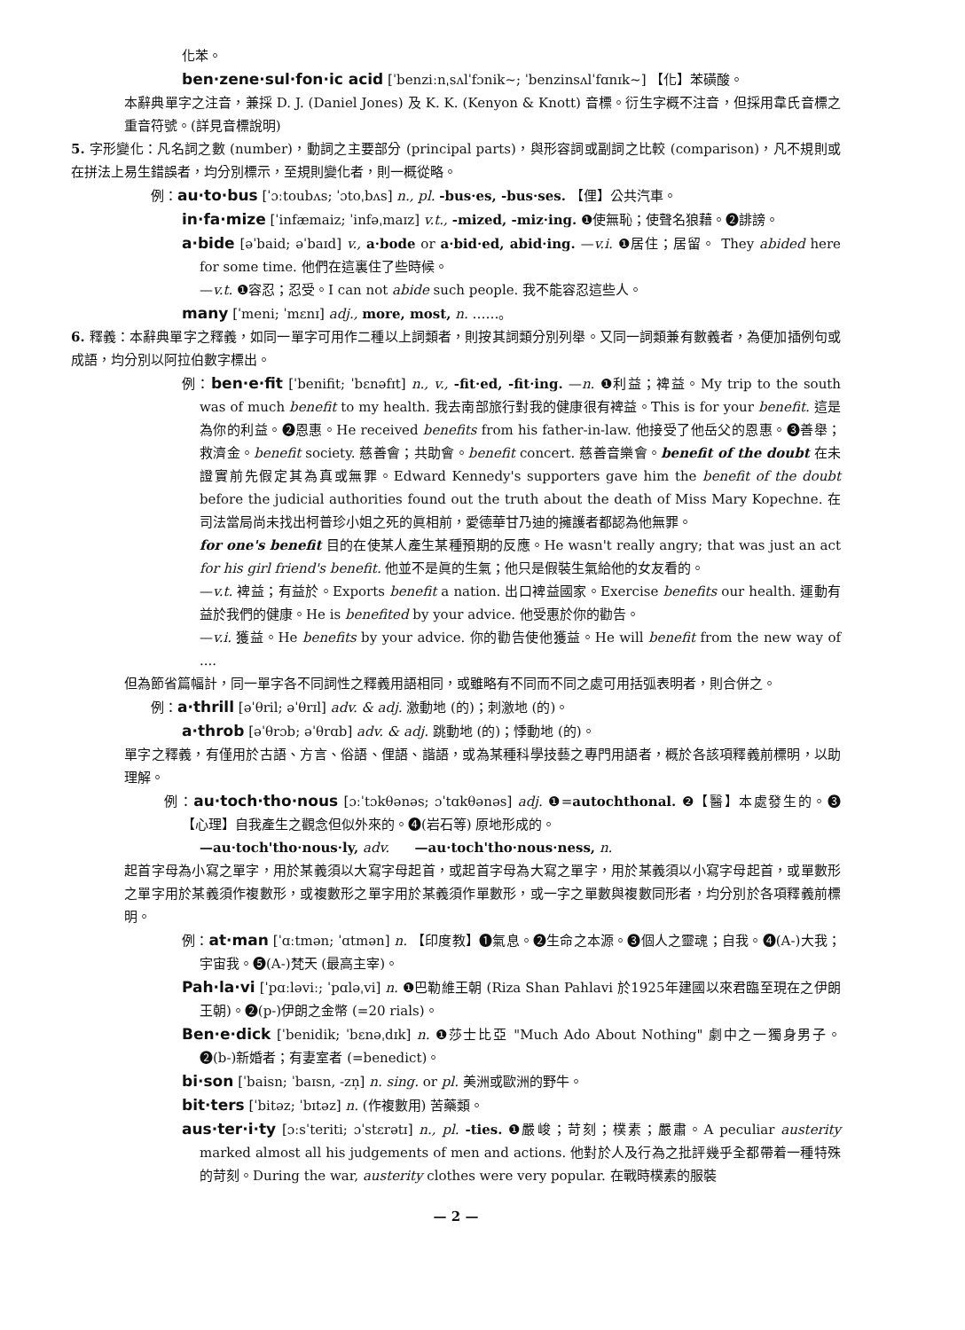化苯。
ben·zene·sul·fon·ic acid [ˈbenziːnˌsʌlˈfɔnik~; ˈbenzinsʌlˈfɑnɪk~] 【化】苯磺酸。
本辭典單字之注音，兼採 D. J. (Daniel Jones) 及 K. K. (Kenyon & Knott) 音標。衍生字概不注音，但採用韋氏音標之重音符號。(詳見音標說明)
5. 字形變化：凡名詞之數 (number)，動詞之主要部分 (principal parts)，與形容詞或副詞之比較 (comparison)，凡不規則或在拼法上易生錯誤者，均分別標示，至規則變化者，則一概從略。
例：au·to·bus [ˈɔːtoubʌs; ˈɔtoˌbʌs] n., pl. -bus·es, -bus·ses. 【俚】公共汽車。
in·fa·mize [ˈinfæmaiz; ˈinfəˌmaɪz] v.t., -mized, -miz·ing. ❶使無恥；使聲名狼藉。❷誹謗。
a·bide [əˈbaid; əˈbaɪd] v., a·bode or a·bid·ed, abid·ing. —v.i. ❶居住；居留。 They abided here for some time. 他們在這裏住了些時候。
—v.t. ❶容忍；忍受。I can not abide such people. 我不能容忍這些人。
many [ˈmeni; ˈmɛnɪ] adj., more, most, n. ……。
6. 釋義：本辭典單字之釋義，如同一單字可用作二種以上詞類者，則按其詞類分別列舉。又同一詞類兼有數義者，為便加插例句或成語，均分別以阿拉伯數字標出。
例：ben·e·fit [ˈbenifit; ˈbɛnəfɪt] n., v., -fit·ed, -fit·ing. —n. ❶利益；裨益。My trip to the south was of much benefit to my health. 我去南部旅行對我的健康很有裨益。This is for your benefit. 這是為你的利益。❷恩惠。He received benefits from his father-in-law. 他接受了他岳父的恩惠。❸善舉；救濟金。benefit society. 慈善會；共助會。benefit concert. 慈善音樂會。benefit of the doubt 在未證實前先假定其為真或無罪。Edward Kennedy's supporters gave him the benefit of the doubt before the judicial authorities found out the truth about the death of Miss Mary Kopechne. 在司法當局尚未找出柯普珍小姐之死的眞相前，愛德華甘乃迪的擁護者都認為他無罪。
for one's benefit 目的在使某人產生某種預期的反應。He wasn't really angry; that was just an act for his girl friend's benefit. 他並不是眞的生氣；他只是假裝生氣給他的女友看的。
—v.t. 裨益；有益於。Exports benefit a nation. 出口裨益國家。Exercise benefits our health. 運動有益於我們的健康。He is benefited by your advice. 他受惠於你的勸告。
—v.i. 獲益。He benefits by your advice. 你的勸告使他獲益。He will benefit from the new way of ....
但為節省篇幅計，同一單字各不同詞性之釋義用語相同，或雖略有不同而不同之處可用括弧表明者，則合併之。
例：a·thrill [əˈθril; əˈθrɪl] adv. & adj. 激動地 (的)；刺激地 (的)。
a·throb [əˈθrɔb; əˈθrɑb] adv. & adj. 跳動地 (的)；悸動地 (的)。
單字之釋義，有僅用於古語、方言、俗語、俚語、諧語，或為某種科學技藝之專門用語者，概於各該項釋義前標明，以助理解。
例：au·toch·tho·nous [ɔːˈtɔkθənəs; ɔˈtɑkθənəs] adj. ❶=autochthonal. ❷【醫】本處發生的。❸【心理】自我產生之觀念但似外來的。❹(岩石等) 原地形成的。
—au·toch'tho·nous·ly, adv. —au·toch'tho·nous·ness, n.
起首字母為小寫之單字，用於某義須以大寫字母起首，或起首字母為大寫之單字，用於某義須以小寫字母起首，或單數形之單字用於某義須作複數形，或複數形之單字用於某義須作單數形，或一字之單數與複數同形者，均分別於各項釋義前標明。
例：at·man [ˈɑːtmən; ˈɑtmən] n. 【印度教】❶氣息。❷生命之本源。❸個人之靈魂；自我。❹(A-)大我；宇宙我。❺(A-)梵天 (最高主宰)。
Pah·la·vi [ˈpɑːləviː; ˈpɑləˌvi] n. ❶巴勒維王朝 (Riza Shan Pahlavi 於1925年建國以來君臨至現在之伊朗王朝)。❷(p-)伊朗之金幣 (=20 rials)。
Ben·e·dick [ˈbenidik; ˈbɛnəˌdɪk] n. ❶莎士比亞 "Much Ado About Nothing" 劇中之一獨身男子。❷(b-)新婚者；有妻室者 (=benedict)。
bi·son [ˈbaisn; ˈbaɪsn, -zn̩] n. sing. or pl. 美洲或歐洲的野牛。
bit·ters [ˈbitəz; ˈbɪtəz] n. (作複數用) 苦藥類。
aus·ter·i·ty [ɔːsˈteriti; ɔˈstɛrətɪ] n., pl. -ties. ❶嚴峻；苛刻；樸素；嚴肅。A peculiar austerity marked almost all his judgements of men and actions. 他對於人及行為之批評幾乎全都帶着一種特殊的苛刻。During the war, austerity clothes were very popular. 在戰時樸素的服裝
— 2 —